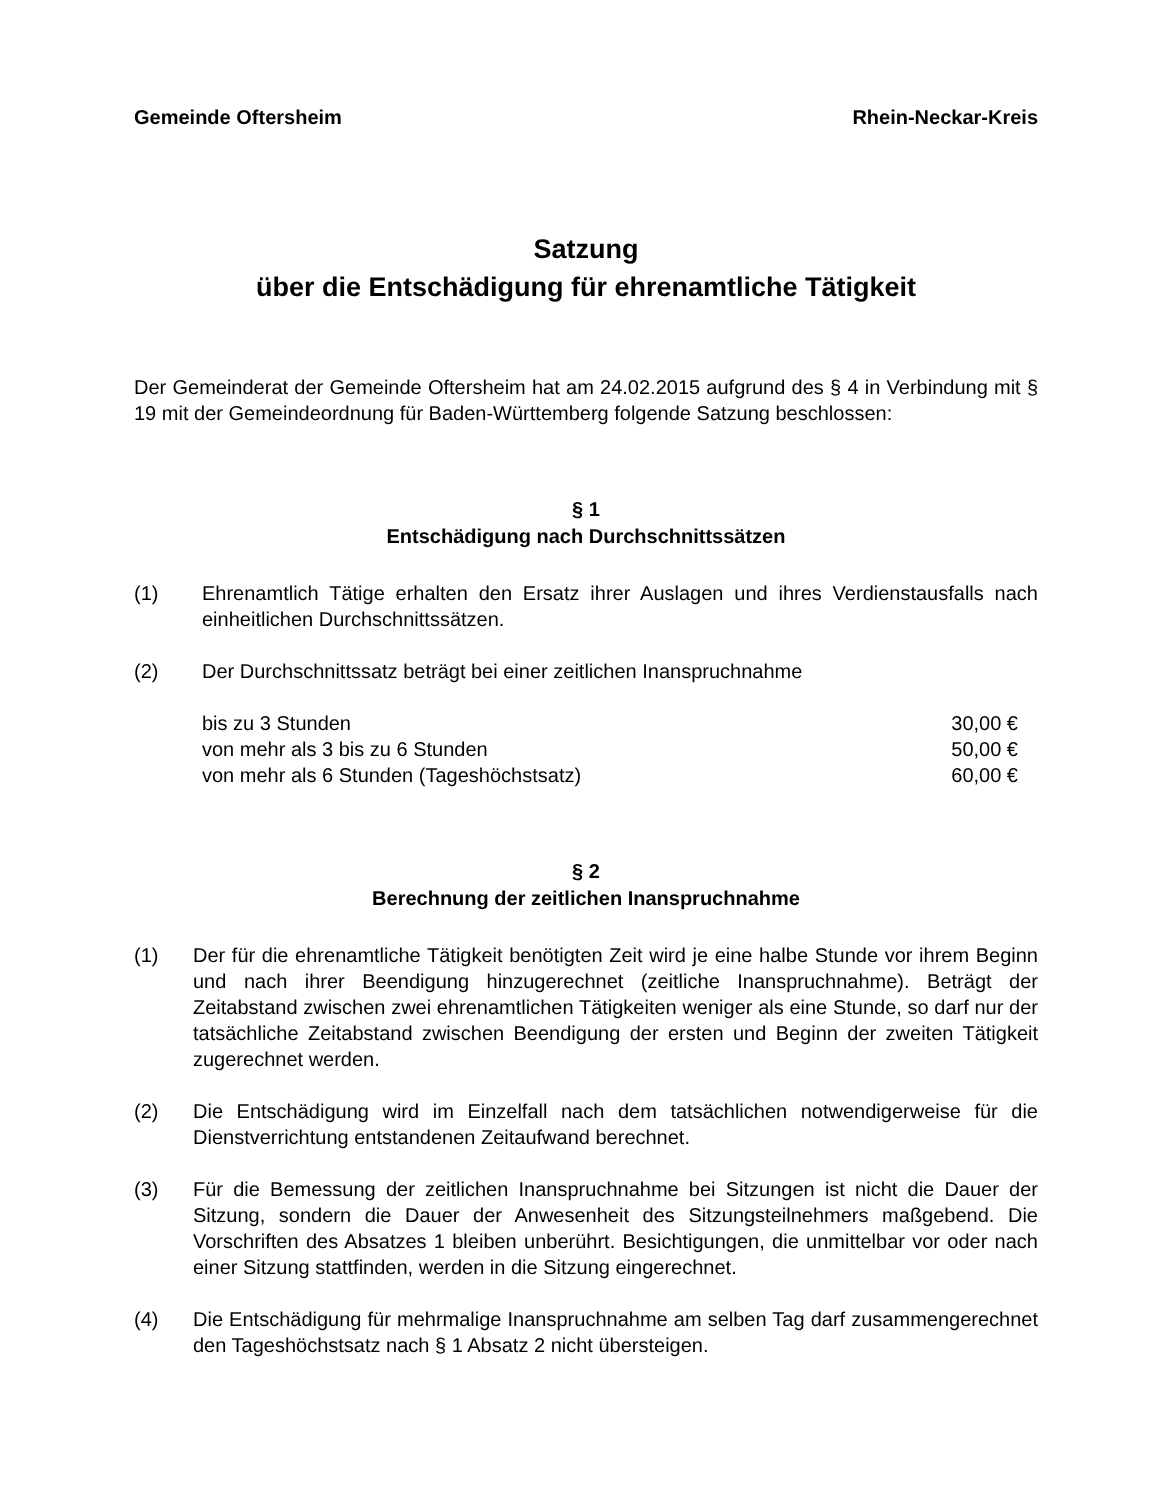Gemeinde Oftersheim Rhein-Neckar-Kreis
Satzung
über die Entschädigung für ehrenamtliche Tätigkeit
Der Gemeinderat der Gemeinde Oftersheim hat am 24.02.2015 aufgrund des § 4 in Verbindung mit § 19 mit der Gemeindeordnung für Baden-Württemberg folgende Satzung beschlossen:
§ 1
Entschädigung nach Durchschnittssätzen
(1) Ehrenamtlich Tätige erhalten den Ersatz ihrer Auslagen und ihres Verdienstausfalls nach einheitlichen Durchschnittssätzen.
(2) Der Durchschnittssatz beträgt bei einer zeitlichen Inanspruchnahme
bis zu 3 Stunden 30,00 €
von mehr als 3 bis zu 6 Stunden 50,00 €
von mehr als 6 Stunden (Tageshöchstsatz) 60,00 €
§ 2
Berechnung der zeitlichen Inanspruchnahme
(1) Der für die ehrenamtliche Tätigkeit benötigten Zeit wird je eine halbe Stunde vor ihrem Beginn und nach ihrer Beendigung hinzugerechnet (zeitliche Inanspruchnahme). Beträgt der Zeitabstand zwischen zwei ehrenamtlichen Tätigkeiten weniger als eine Stunde, so darf nur der tatsächliche Zeitabstand zwischen Beendigung der ersten und Beginn der zweiten Tätigkeit zugerechnet werden.
(2) Die Entschädigung wird im Einzelfall nach dem tatsächlichen notwendigerweise für die Dienstverrichtung entstandenen Zeitaufwand berechnet.
(3) Für die Bemessung der zeitlichen Inanspruchnahme bei Sitzungen ist nicht die Dauer der Sitzung, sondern die Dauer der Anwesenheit des Sitzungsteilnehmers maßgebend. Die Vorschriften des Absatzes 1 bleiben unberührt. Besichtigungen, die unmittelbar vor oder nach einer Sitzung stattfinden, werden in die Sitzung eingerechnet.
(4) Die Entschädigung für mehrmalige Inanspruchnahme am selben Tag darf zusammengerechnet den Tageshöchstsatz nach § 1 Absatz 2 nicht übersteigen.